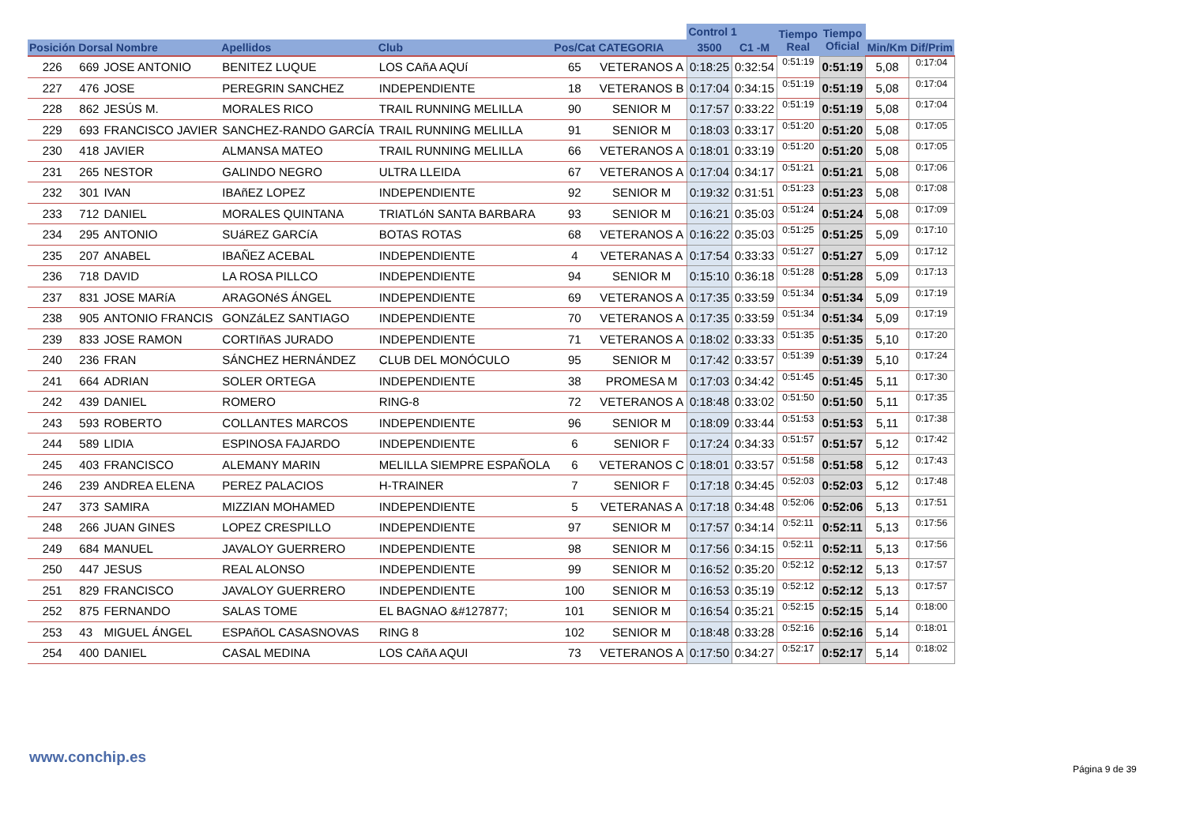| | | | | | | | Control 1 | | Tiempo Real | Tiempo Oficial | | |
| --- | --- | --- | --- | --- | --- | --- | --- | --- | --- | --- | --- | --- |
| Posición | Dorsal Nombre | | Apellidos | Club | Pos/Cat | CATEGORIA | 3500 | C1 -M | | | Min/Km | Dif/Prim |
| 226 | 669 | JOSE ANTONIO | BENITEZ LUQUE | LOS CAñA AQUí | 65 | VETERANOS A | 0:18:25 | 0:32:54 | 0:51:19 | 0:51:19 | 5,08 | 0:17:04 |
| 227 | 476 | JOSE | PEREGRIN SANCHEZ | INDEPENDIENTE | 18 | VETERANOS B | 0:17:04 | 0:34:15 | 0:51:19 | 0:51:19 | 5,08 | 0:17:04 |
| 228 | 862 | JESÚS M. | MORALES RICO | TRAIL RUNNING MELILLA | 90 | SENIOR M | 0:17:57 | 0:33:22 | 0:51:19 | 0:51:19 | 5,08 | 0:17:04 |
| 229 | 693 | FRANCISCO JAVIER | SANCHEZ-RANDO GARCÍA | TRAIL RUNNING MELILLA | 91 | SENIOR M | 0:18:03 | 0:33:17 | 0:51:20 | 0:51:20 | 5,08 | 0:17:05 |
| 230 | 418 | JAVIER | ALMANSA MATEO | TRAIL RUNNING MELILLA | 66 | VETERANOS A | 0:18:01 | 0:33:19 | 0:51:20 | 0:51:20 | 5,08 | 0:17:05 |
| 231 | 265 | NESTOR | GALINDO NEGRO | ULTRA LLEIDA | 67 | VETERANOS A | 0:17:04 | 0:34:17 | 0:51:21 | 0:51:21 | 5,08 | 0:17:06 |
| 232 | 301 | IVAN | IBAñEZ LOPEZ | INDEPENDIENTE | 92 | SENIOR M | 0:19:32 | 0:31:51 | 0:51:23 | 0:51:23 | 5,08 | 0:17:08 |
| 233 | 712 | DANIEL | MORALES QUINTANA | TRIATLóN SANTA BARBARA | 93 | SENIOR M | 0:16:21 | 0:35:03 | 0:51:24 | 0:51:24 | 5,08 | 0:17:09 |
| 234 | 295 | ANTONIO | SUáREZ GARCíA | BOTAS ROTAS | 68 | VETERANOS A | 0:16:22 | 0:35:03 | 0:51:25 | 0:51:25 | 5,09 | 0:17:10 |
| 235 | 207 | ANABEL | IBAÑEZ ACEBAL | INDEPENDIENTE | 4 | VETERANAS A | 0:17:54 | 0:33:33 | 0:51:27 | 0:51:27 | 5,09 | 0:17:12 |
| 236 | 718 | DAVID | LA ROSA PILLCO | INDEPENDIENTE | 94 | SENIOR M | 0:15:10 | 0:36:18 | 0:51:28 | 0:51:28 | 5,09 | 0:17:13 |
| 237 | 831 | JOSE MARíA | ARAGONéS ÁNGEL | INDEPENDIENTE | 69 | VETERANOS A | 0:17:35 | 0:33:59 | 0:51:34 | 0:51:34 | 5,09 | 0:17:19 |
| 238 | 905 | ANTONIO FRANCIS | GONZáLEZ SANTIAGO | INDEPENDIENTE | 70 | VETERANOS A | 0:17:35 | 0:33:59 | 0:51:34 | 0:51:34 | 5,09 | 0:17:19 |
| 239 | 833 | JOSE RAMON | CORTIñAS JURADO | INDEPENDIENTE | 71 | VETERANOS A | 0:18:02 | 0:33:33 | 0:51:35 | 0:51:35 | 5,10 | 0:17:20 |
| 240 | 236 | FRAN | SÁNCHEZ HERNÁNDEZ | CLUB DEL MONÓCULO | 95 | SENIOR M | 0:17:42 | 0:33:57 | 0:51:39 | 0:51:39 | 5,10 | 0:17:24 |
| 241 | 664 | ADRIAN | SOLER ORTEGA | INDEPENDIENTE | 38 | PROMESA M | 0:17:03 | 0:34:42 | 0:51:45 | 0:51:45 | 5,11 | 0:17:30 |
| 242 | 439 | DANIEL | ROMERO | RING-8 | 72 | VETERANOS A | 0:18:48 | 0:33:02 | 0:51:50 | 0:51:50 | 5,11 | 0:17:35 |
| 243 | 593 | ROBERTO | COLLANTES MARCOS | INDEPENDIENTE | 96 | SENIOR M | 0:18:09 | 0:33:44 | 0:51:53 | 0:51:53 | 5,11 | 0:17:38 |
| 244 | 589 | LIDIA | ESPINOSA FAJARDO | INDEPENDIENTE | 6 | SENIOR F | 0:17:24 | 0:34:33 | 0:51:57 | 0:51:57 | 5,12 | 0:17:42 |
| 245 | 403 | FRANCISCO | ALEMANY MARIN | MELILLA SIEMPRE ESPAÑOLA | 6 | VETERANOS C | 0:18:01 | 0:33:57 | 0:51:58 | 0:51:58 | 5,12 | 0:17:43 |
| 246 | 239 | ANDREA ELENA | PEREZ PALACIOS | H-TRAINER | 7 | SENIOR F | 0:17:18 | 0:34:45 | 0:52:03 | 0:52:03 | 5,12 | 0:17:48 |
| 247 | 373 | SAMIRA | MIZZIAN MOHAMED | INDEPENDIENTE | 5 | VETERANAS A | 0:17:18 | 0:34:48 | 0:52:06 | 0:52:06 | 5,13 | 0:17:51 |
| 248 | 266 | JUAN GINES | LOPEZ CRESPILLO | INDEPENDIENTE | 97 | SENIOR M | 0:17:57 | 0:34:14 | 0:52:11 | 0:52:11 | 5,13 | 0:17:56 |
| 249 | 684 | MANUEL | JAVALOY GUERRERO | INDEPENDIENTE | 98 | SENIOR M | 0:17:56 | 0:34:15 | 0:52:11 | 0:52:11 | 5,13 | 0:17:56 |
| 250 | 447 | JESUS | REAL ALONSO | INDEPENDIENTE | 99 | SENIOR M | 0:16:52 | 0:35:20 | 0:52:12 | 0:52:12 | 5,13 | 0:17:57 |
| 251 | 829 | FRANCISCO | JAVALOY GUERRERO | INDEPENDIENTE | 100 | SENIOR M | 0:16:53 | 0:35:19 | 0:52:12 | 0:52:12 | 5,13 | 0:17:57 |
| 252 | 875 | FERNANDO | SALAS TOME | EL BAGNAO &#127877; | 101 | SENIOR M | 0:16:54 | 0:35:21 | 0:52:15 | 0:52:15 | 5,14 | 0:18:00 |
| 253 | 43 | MIGUEL ÁNGEL | ESPAñOL CASASNOVAS | RING 8 | 102 | SENIOR M | 0:18:48 | 0:33:28 | 0:52:16 | 0:52:16 | 5,14 | 0:18:01 |
| 254 | 400 | DANIEL | CASAL MEDINA | LOS CAñA AQUI | 73 | VETERANOS A | 0:17:50 | 0:34:27 | 0:52:17 | 0:52:17 | 5,14 | 0:18:02 |
www.conchip.es
Página 9 de 39